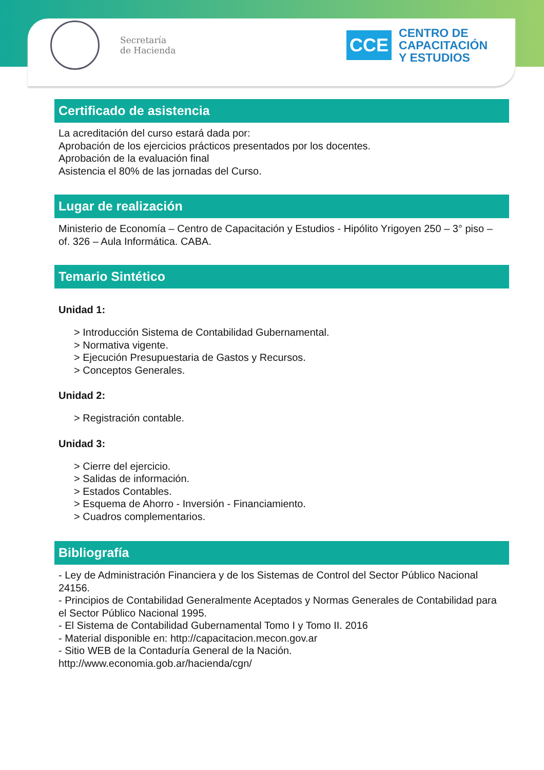Secretaría
de Hacienda
CCE
CENTRO DE
CAPACITACIÓN
Y ESTUDIOS
Certificado de asistencia
La acreditación del curso estará dada por:
Aprobación de los ejercicios prácticos presentados por los docentes.
Aprobación de la evaluación final
Asistencia el 80% de las jornadas del Curso.
Lugar de realización
Ministerio de Economía – Centro de Capacitación y Estudios - Hipólito Yrigoyen 250 – 3° piso – of. 326 – Aula Informática. CABA.
Temario Sintético
Unidad 1:
> Introducción Sistema de Contabilidad Gubernamental.
> Normativa vigente.
> Ejecución Presupuestaria de Gastos y Recursos.
> Conceptos Generales.
Unidad 2:
> Registración contable.
Unidad 3:
> Cierre del ejercicio.
> Salidas de información.
> Estados Contables.
> Esquema de Ahorro - Inversión - Financiamiento.
> Cuadros complementarios.
Bibliografía
- Ley de Administración Financiera y de los Sistemas de Control del Sector Público Nacional 24156.
- Principios de Contabilidad Generalmente Aceptados y Normas Generales de Contabilidad para el Sector Público Nacional 1995.
- El Sistema de Contabilidad Gubernamental Tomo I y Tomo II. 2016
- Material disponible en: http://capacitacion.mecon.gov.ar
- Sitio WEB de la Contaduría General de la Nación.
http://www.economia.gob.ar/hacienda/cgn/